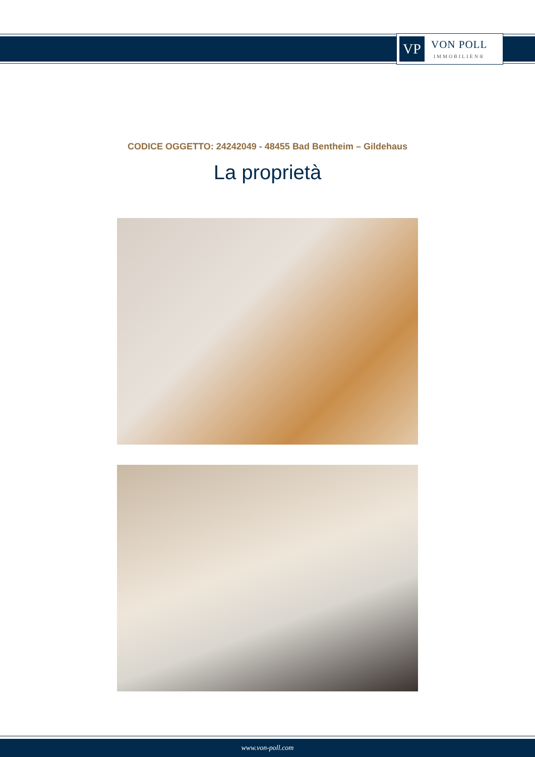VP
VON POLL
IMMOBILIEN®
CODICE OGGETTO: 24242049 - 48455 Bad Bentheim – Gildehaus
La proprietà
www.von-poll.com